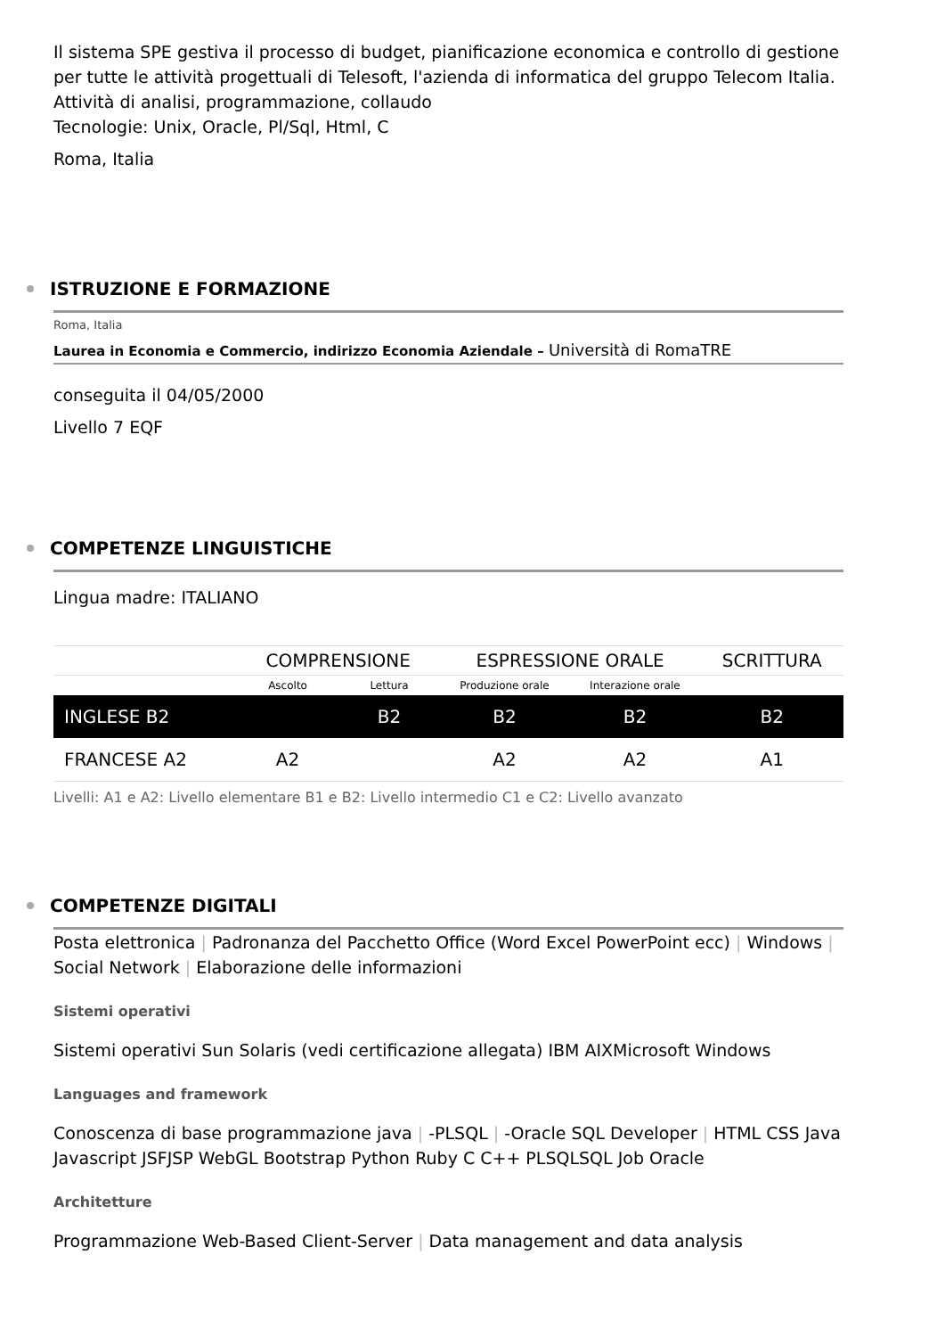Il sistema SPE gestiva il processo di budget, pianificazione economica e controllo di gestione per tutte le attività progettuali di Telesoft, l'azienda di informatica del gruppo Telecom Italia. Attività di analisi, programmazione, collaudo
Tecnologie: Unix, Oracle, Pl/Sql, Html, C
Roma, Italia
ISTRUZIONE E FORMAZIONE
Roma, Italia
Laurea in Economia e Commercio, indirizzo Economia Aziendale – Università di RomaTRE
conseguita il 04/05/2000
Livello 7 EQF
COMPETENZE LINGUISTICHE
Lingua madre: ITALIANO
| | COMPRENSIONE | | ESPRESSIONE ORALE | | SCRITTURA |
| | Ascolto | Lettura | Produzione orale | Interazione orale | |
| INGLESE B2 | | B2 | B2 | B2 | B2 |
| FRANCESE A2 | A2 | | A2 | A2 | A1 |
Livelli: A1 e A2: Livello elementare B1 e B2: Livello intermedio C1 e C2: Livello avanzato
COMPETENZE DIGITALI
Posta elettronica | Padronanza del Pacchetto Office (Word Excel PowerPoint ecc) | Windows | Social Network | Elaborazione delle informazioni
Sistemi operativi
Sistemi operativi Sun Solaris (vedi certificazione allegata) IBM AIXMicrosoft Windows
Languages and framework
Conoscenza di base programmazione java | -PLSQL | -Oracle SQL Developer | HTML CSS Java Javascript JSFJSP WebGL Bootstrap Python Ruby C C++ PLSQLSQL Job Oracle
Architetture
Programmazione Web-Based Client-Server | Data management and data analysis